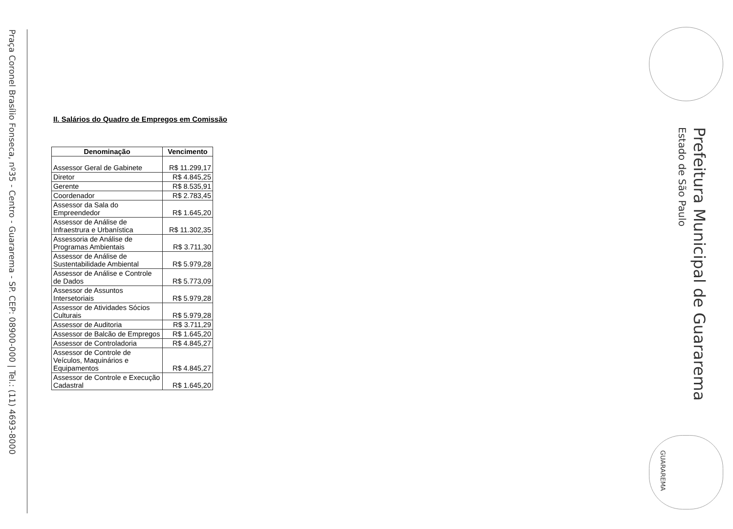Praça Coronel Brasílio Fonseca, nº35 - Centro - Guararema - SP. CEP: 08900-000 | Tel.: (11) 4693-8000
II. Salários do Quadro de Empregos em Comissão
| Denominação | Vencimento |
| --- | --- |
| Assessor Geral de Gabinete | R$ 11.299,17 |
| Diretor | R$ 4.845,25 |
| Gerente | R$ 8.535,91 |
| Coordenador | R$ 2.783,45 |
| Assessor da Sala do Empreendedor | R$ 1.645,20 |
| Assessor de Análise de Infraestrura e Urbanística | R$ 11.302,35 |
| Assessoria de Análise de Programas Ambientais | R$ 3.711,30 |
| Assessor de Análise de Sustentabilidade Ambiental | R$ 5.979,28 |
| Assessor de Análise e Controle de Dados | R$ 5.773,09 |
| Assessor de Assuntos Intersetoriais | R$ 5.979,28 |
| Assessor de Atividades Sócios Culturais | R$ 5.979,28 |
| Assessor de Auditoria | R$ 3.711,29 |
| Assessor de Balcão de Empregos | R$ 1.645,20 |
| Assessor de Controladoria | R$ 4.845,27 |
| Assessor de Controle de Veículos, Maquinários e Equipamentos | R$ 4.845,27 |
| Assessor de Controle e Execução Cadastral | R$ 1.645,20 |
Prefeitura Municipal de Guararema
Estado de São Paulo
GUARAREMA